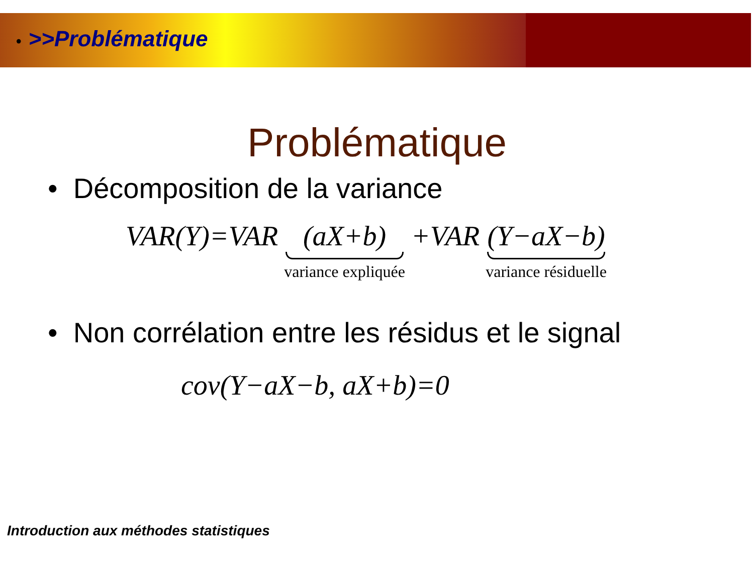• >>Problématique
Problématique
• Décomposition de la variance
VAR(Y)=VAR (aX+b) variance expliquée +VAR (Y−aX−b) variance résiduelle
• Non corrélation entre les résidus et le signal
cov(Y−aX−b, aX+b)=0
Introduction aux méthodes statistiques